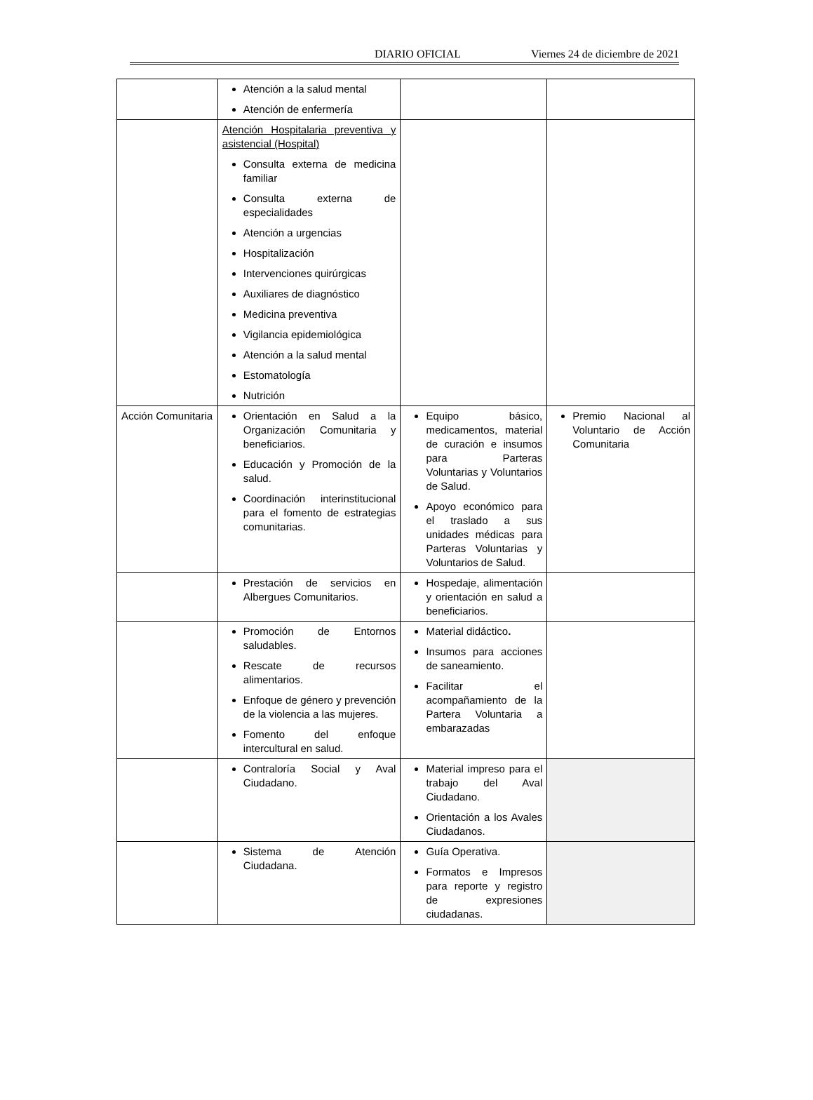DIARIO OFICIAL Viernes 24 de diciembre de 2021
| | Atención a la salud mental Atención de enfermería | | |
| | Atención Hospitalaria preventiva y asistencial (Hospital) Consulta externa de medicina familiar Consulta externa de especialidades Atención a urgencias Hospitalización Intervenciones quirúrgicas Auxiliares de diagnóstico Medicina preventiva Vigilancia epidemiológica Atención a la salud mental Estomatología Nutrición | | |
| Acción Comunitaria | Orientación en Salud a la Organización Comunitaria y beneficiarios. Educación y Promoción de la salud. Coordinación interinstitucional para el fomento de estrategias comunitarias. | Equipo básico, medicamentos, material de curación e insumos para Parteras Voluntarias y Voluntarios de Salud. Apoyo económico para el traslado a sus unidades médicas para Parteras Voluntarias y Voluntarios de Salud. | Premio Nacional al Voluntario de Acción Comunitaria |
| | Prestación de servicios en Albergues Comunitarios. | Hospedaje, alimentación y orientación en salud a beneficiarios. | |
| | Promoción de Entornos saludables. Rescate de recursos alimentarios. Enfoque de género y prevención de la violencia a las mujeres. Fomento del enfoque intercultural en salud. | Material didáctico . Insumos para acciones de saneamiento. Facilitar el acompañamiento de la Partera Voluntaria a embarazadas | |
| | Contraloría Social y Aval Ciudadano. | Material impreso para el trabajo del Aval Ciudadano. Orientación a los Avales Ciudadanos. | |
| | Sistema de Atención Ciudadana. | Guía Operativa. Formatos e Impresos para reporte y registro de expresiones ciudadanas. | |